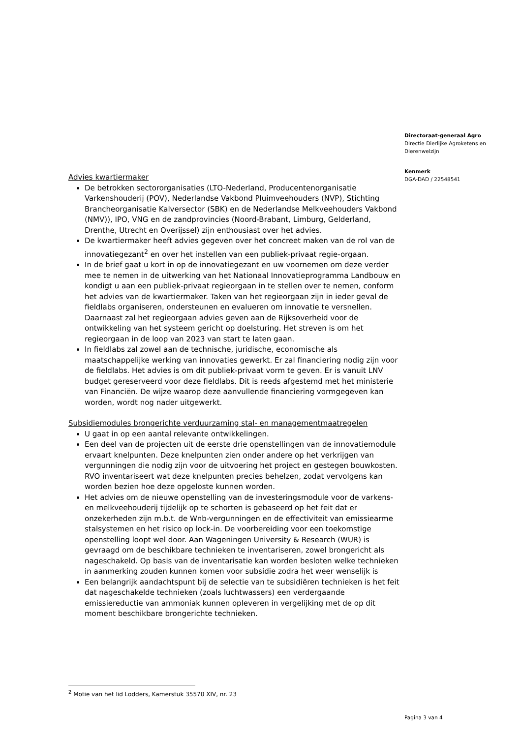Directoraat-generaal Agro
Directie Dierlijke Agroketens en Dierenwelzijn
Kenmerk
DGA-DAD / 22548541
Advies kwartiermaker
De betrokken sectororganisaties (LTO-Nederland, Producentenorganisatie Varkenshouderij (POV), Nederlandse Vakbond Pluimveehouders (NVP), Stichting Brancheorganisatie Kalversector (SBK) en de Nederlandse Melkveehouders Vakbond (NMV)), IPO, VNG en de zandprovincies (Noord-Brabant, Limburg, Gelderland, Drenthe, Utrecht en Overijssel) zijn enthousiast over het advies.
De kwartiermaker heeft advies gegeven over het concreet maken van de rol van de innovatiegezant<sup>2</sup> en over het instellen van een publiek-privaat regie-orgaan.
In de brief gaat u kort in op de innovatiegezant en uw voornemen om deze verder mee te nemen in de uitwerking van het Nationaal Innovatieprogramma Landbouw en kondigt u aan een publiek-privaat regieorgaan in te stellen over te nemen, conform het advies van de kwartiermaker. Taken van het regieorgaan zijn in ieder geval de fieldlabs organiseren, ondersteunen en evalueren om innovatie te versnellen. Daarnaast zal het regieorgaan advies geven aan de Rijksoverheid voor de ontwikkeling van het systeem gericht op doelsturing. Het streven is om het regieorgaan in de loop van 2023 van start te laten gaan.
In fieldlabs zal zowel aan de technische, juridische, economische als maatschappelijke werking van innovaties gewerkt. Er zal financiering nodig zijn voor de fieldlabs. Het advies is om dit publiek-privaat vorm te geven. Er is vanuit LNV budget gereserveerd voor deze fieldlabs. Dit is reeds afgestemd met het ministerie van Financiën. De wijze waarop deze aanvullende financiering vormgegeven kan worden, wordt nog nader uitgewerkt.
Subsidiemodules brongerichte verduurzaming stal- en managementmaatregelen
U gaat in op een aantal relevante ontwikkelingen.
Een deel van de projecten uit de eerste drie openstellingen van de innovatiemodule ervaart knelpunten. Deze knelpunten zien onder andere op het verkrijgen van vergunningen die nodig zijn voor de uitvoering het project en gestegen bouwkosten. RVO inventariseert wat deze knelpunten precies behelzen, zodat vervolgens kan worden bezien hoe deze opgeloste kunnen worden.
Het advies om de nieuwe openstelling van de investeringsmodule voor de varkens- en melkveehouderij tijdelijk op te schorten is gebaseerd op het feit dat er onzekerheden zijn m.b.t. de Wnb-vergunningen en de effectiviteit van emissiearme stalsystemen en het risico op lock-in. De voorbereiding voor een toekomstige openstelling loopt wel door. Aan Wageningen University & Research (WUR) is gevraagd om de beschikbare technieken te inventariseren, zowel brongericht als nageschakeld. Op basis van de inventarisatie kan worden besloten welke technieken in aanmerking zouden kunnen komen voor subsidie zodra het weer wenselijk is
Een belangrijk aandachtspunt bij de selectie van te subsidiëren technieken is het feit dat nageschakelde technieken (zoals luchtwassers) een verdergaande emissiereductie van ammoniak kunnen opleveren in vergelijking met de op dit moment beschikbare brongerichte technieken.
<sup>2</sup> Motie van het lid Lodders, Kamerstuk 35570 XIV, nr. 23
Pagina 3 van 4